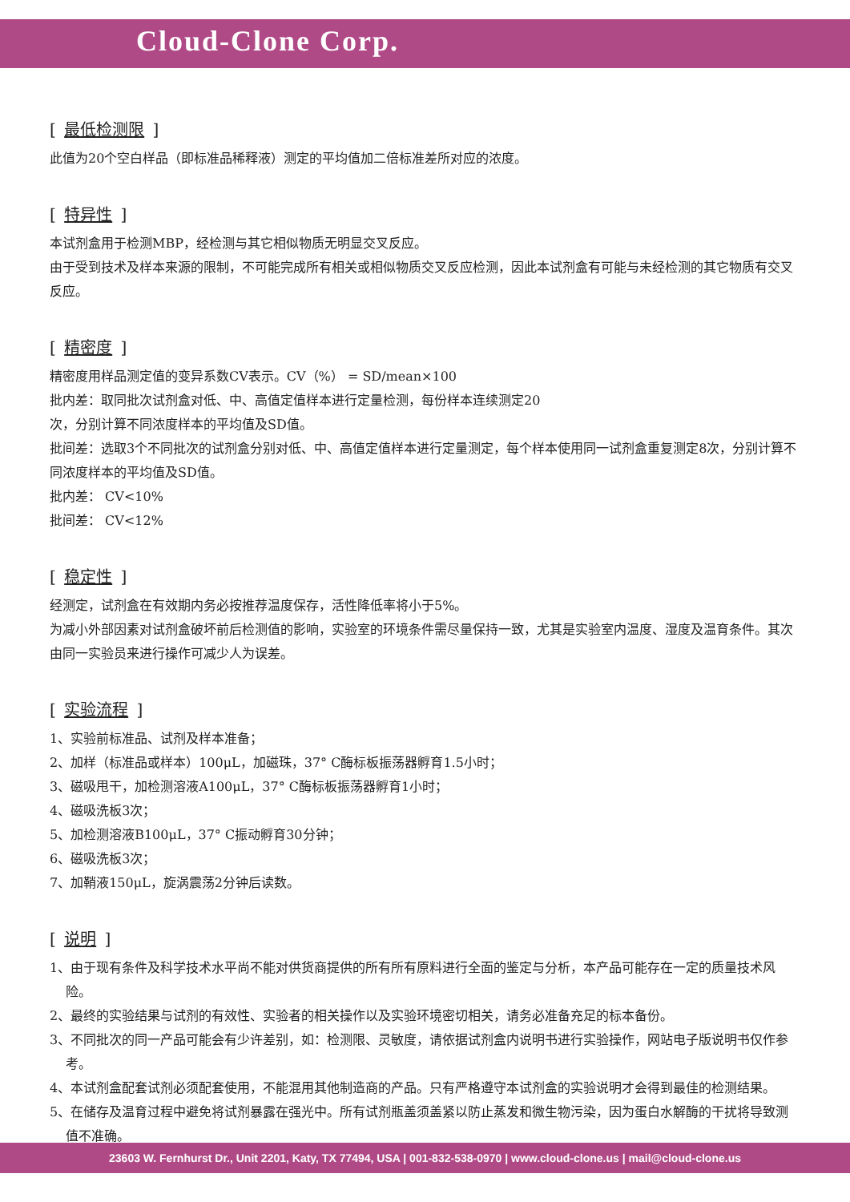Cloud-Clone Corp.
[ 最低检测限 ]
此值为20个空白样品（即标准品稀释液）测定的平均值加二倍标准差所对应的浓度。
[ 特异性 ]
本试剂盒用于检测MBP，经检测与其它相似物质无明显交叉反应。
由于受到技术及样本来源的限制，不可能完成所有相关或相似物质交叉反应检测，因此本试剂盒有可能与未经检测的其它物质有交叉反应。
[ 精密度 ]
精密度用样品测定值的变异系数CV表示。CV（%） = SD/mean×100
批内差：取同批次试剂盒对低、中、高值定值样本进行定量检测，每份样本连续测定20
次，分别计算不同浓度样本的平均值及SD值。
批间差：选取3个不同批次的试剂盒分别对低、中、高值定值样本进行定量测定，每个样本使用同一试剂盒重复测定8次，分别计算不同浓度样本的平均值及SD值。
批内差： CV<10%
批间差： CV<12%
[ 稳定性 ]
经测定，试剂盒在有效期内务必按推荐温度保存，活性降低率将小于5%。
为减小外部因素对试剂盒破坏前后检测值的影响，实验室的环境条件需尽量保持一致，尤其是实验室内温度、湿度及温育条件。其次由同一实验员来进行操作可减少人为误差。
[ 实验流程 ]
1、实验前标准品、试剂及样本准备；
2、加样（标准品或样本）100μL，加磁珠，37° C酶标板振荡器孵育1.5小时；
3、磁吸甩干，加检测溶液A100μL，37° C酶标板振荡器孵育1小时；
4、磁吸洗板3次；
5、加检测溶液B100μL，37° C振动孵育30分钟；
6、磁吸洗板3次；
7、加鞘液150μL，旋涡震荡2分钟后读数。
[ 说明 ]
1、由于现有条件及科学技术水平尚不能对供货商提供的所有所有原料进行全面的鉴定与分析，本产品可能存在一定的质量技术风险。
2、最终的实验结果与试剂的有效性、实验者的相关操作以及实验环境密切相关，请务必准备充足的标本备份。
3、不同批次的同一产品可能会有少许差别，如：检测限、灵敏度，请依据试剂盒内说明书进行实验操作，网站电子版说明书仅作参考。
4、本试剂盒配套试剂必须配套使用，不能混用其他制造商的产品。只有严格遵守本试剂盒的实验说明才会得到最佳的检测结果。
5、在储存及温育过程中避免将试剂暴露在强光中。所有试剂瓶盖须盖紧以防止蒸发和微生物污染，因为蛋白水解酶的干扰将导致测值不准确。
23603 W. Fernhurst Dr., Unit 2201, Katy, TX 77494, USA | 001-832-538-0970 | www.cloud-clone.us | mail@cloud-clone.us